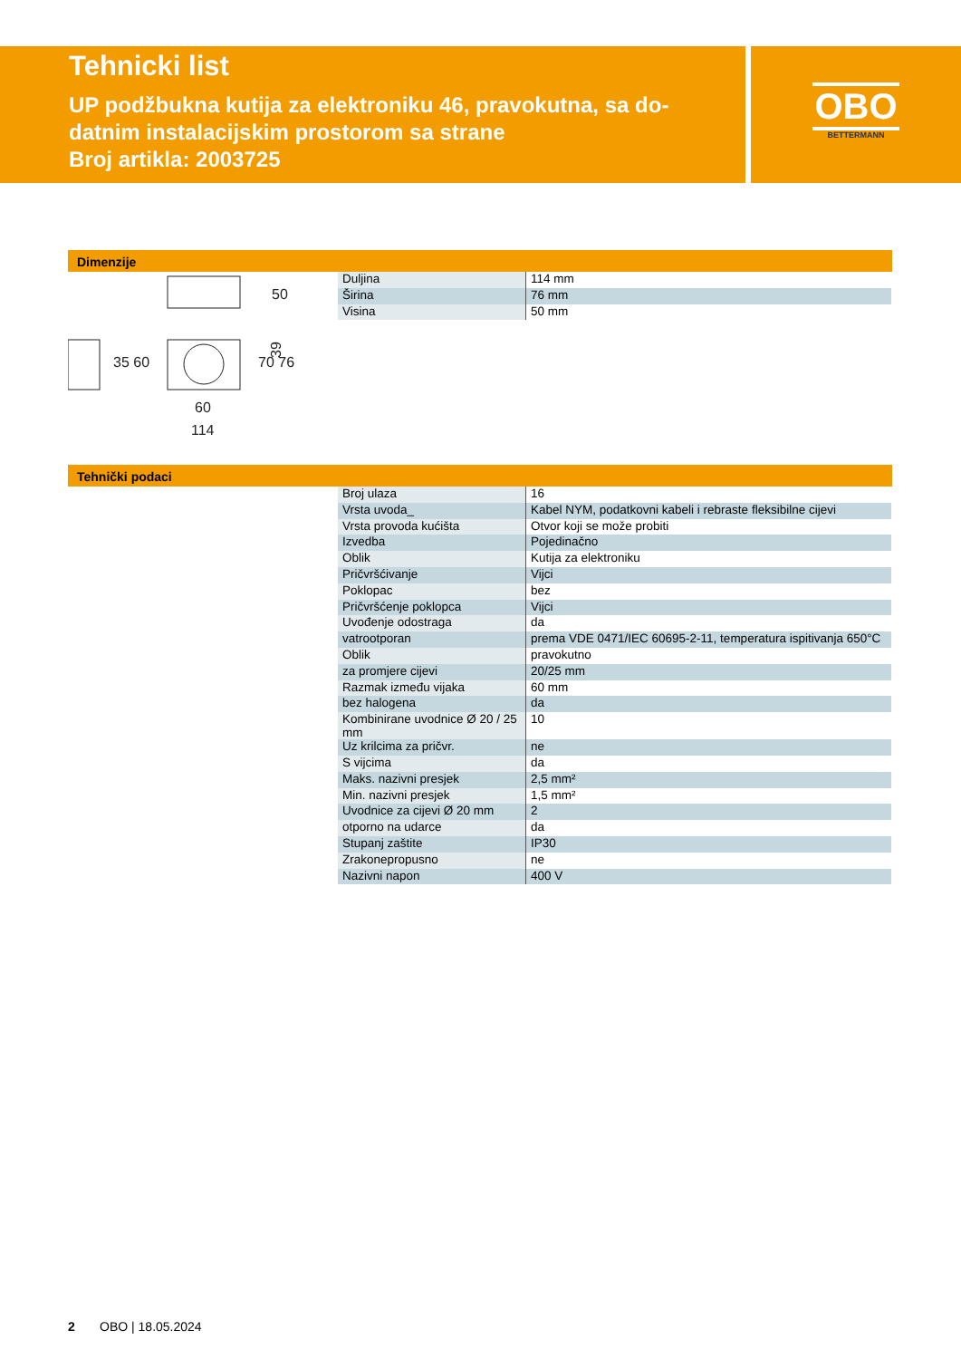Tehnicki list
UP podžbukna kutija za elektroniku 46, pravokutna, sa do-
datnim instalacijskim prostorom sa strane
Broj artikla: 2003725
OBO
BETTERMANN
Dimenzije
39
60
114
70 76
35 60
50
| Duljina | 114 mm |
| Širina | 76 mm |
| Visina | 50 mm |
Tehnički podaci
| Broj ulaza | 16 |
| Vrsta uvoda_ | Kabel NYM, podatkovni kabeli i rebraste fleksibilne cijevi |
| Vrsta provoda kućišta | Otvor koji se može probiti |
| Izvedba | Pojedinačno |
| Oblik | Kutija za elektroniku |
| Pričvršćivanje | Vijci |
| Poklopac | bez |
| Pričvršćenje poklopca | Vijci |
| Uvođenje odostraga | da |
| vatrootporan | prema VDE 0471/IEC 60695-2-11, temperatura ispitivanja 650°C |
| Oblik | pravokutno |
| za promjere cijevi | 20/25 mm |
| Razmak između vijaka | 60 mm |
| bez halogena | da |
| Kombinirane uvodnice Ø 20 / 25 mm | 10 |
| Uz krilcima za pričvr. | ne |
| S vijcima | da |
| Maks. nazivni presjek | 2,5 mm² |
| Min. nazivni presjek | 1,5 mm² |
| Uvodnice za cijevi Ø 20 mm | 2 |
| otporno na udarce | da |
| Stupanj zaštite | IP30 |
| Zrakonepropusno | ne |
| Nazivni napon | 400 V |
2 OBO | 18.05.2024